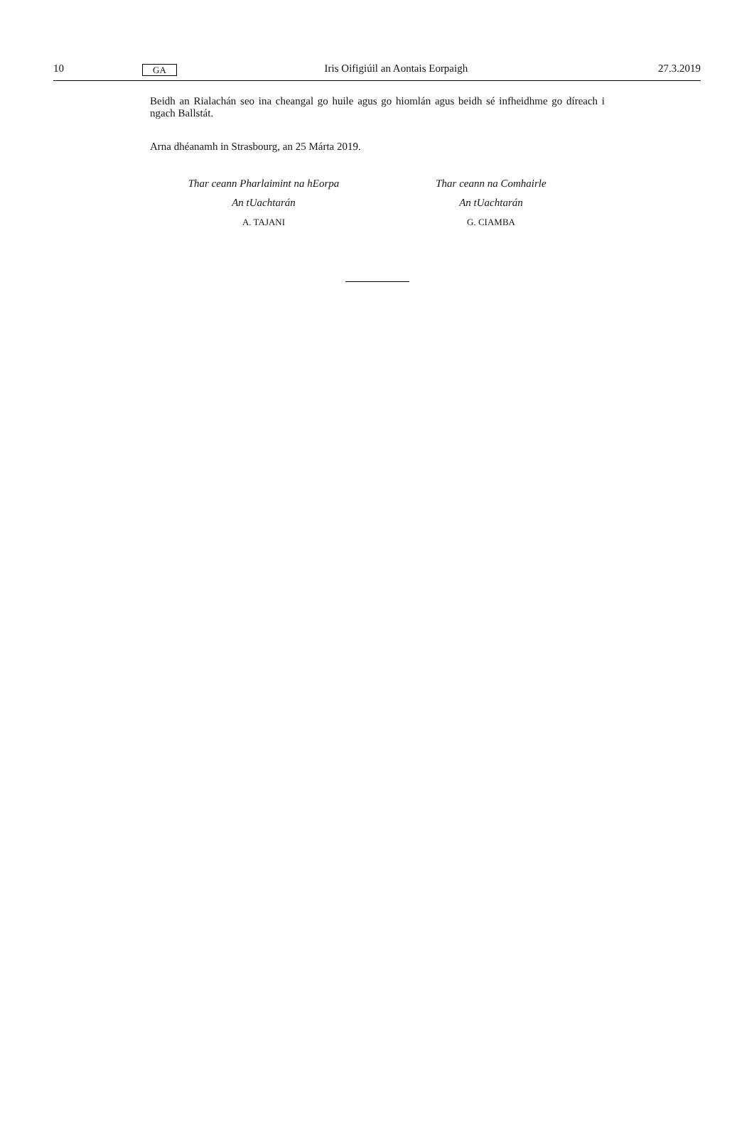10 GA Iris Oifigiúil an Aontais Eorpaigh 27.3.2019
Beidh an Rialachán seo ina cheangal go huile agus go hiomlán agus beidh sé infheidhme go díreach i ngach Ballstát.
Arna dhéanamh in Strasbourg, an 25 Márta 2019.
Thar ceann Pharlaimint na hEorpa
An tUachtarán
A. TAJANI
Thar ceann na Comhairle
An tUachtarán
G. CIAMBA